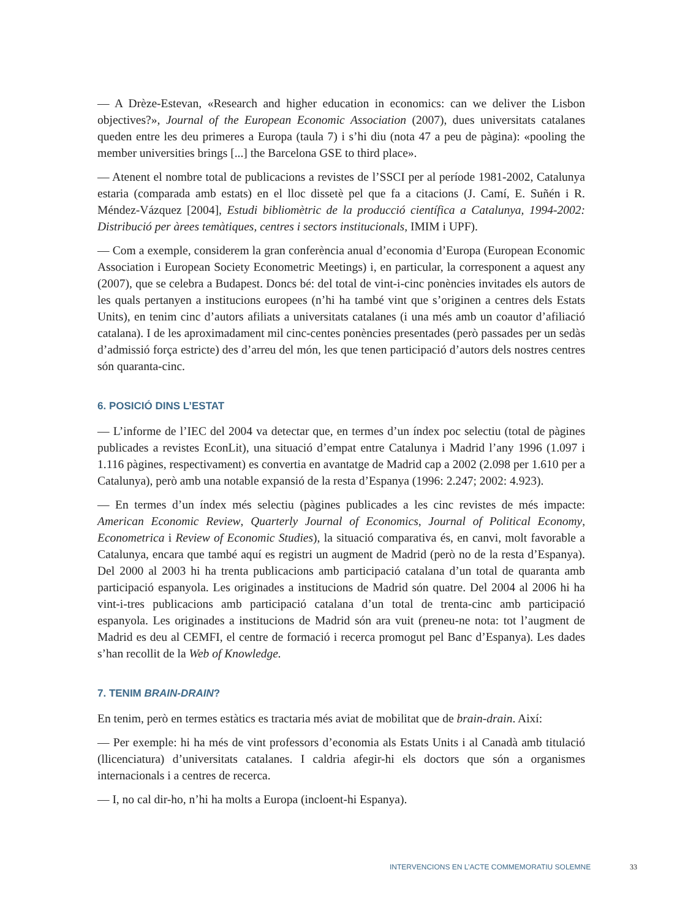— A Drèze-Estevan, «Research and higher education in economics: can we deliver the Lisbon objectives?», Journal of the European Economic Association (2007), dues universitats catalanes queden entre les deu primeres a Europa (taula 7) i s’hi diu (nota 47 a peu de pàgina): «pooling the member universities brings [...] the Barcelona GSE to third place».
— Atenent el nombre total de publicacions a revistes de l’SSCI per al període 1981-2002, Catalunya estaria (comparada amb estats) en el lloc dissetè pel que fa a citacions (J. Camí, E. Suñén i R. Méndez-Vázquez [2004], Estudi bibliomètric de la producció científica a Catalunya, 1994-2002: Distribució per àrees temàtiques, centres i sectors institucionals, IMIM i UPF).
— Com a exemple, considerem la gran conferència anual d’economia d’Europa (European Economic Association i European Society Econometric Meetings) i, en particular, la corresponent a aquest any (2007), que se celebra a Budapest. Doncs bé: del total de vint-i-cinc ponències invitades els autors de les quals pertanyen a institucions europees (n’hi ha també vint que s’originen a centres dels Estats Units), en tenim cinc d’autors afiliats a universitats catalanes (i una més amb un coautor d’afiliació catalana). I de les aproximadament mil cinc-centes ponències presentades (però passades per un sedàs d’admissió força estricte) des d’arreu del món, les que tenen participació d’autors dels nostres centres són quaranta-cinc.
6. POSICIÓ DINS L’ESTAT
— L’informe de l’IEC del 2004 va detectar que, en termes d’un índex poc selectiu (total de pàgines publicades a revistes EconLit), una situació d’empat entre Catalunya i Madrid l’any 1996 (1.097 i 1.116 pàgines, respectivament) es convertia en avantatge de Madrid cap a 2002 (2.098 per 1.610 per a Catalunya), però amb una notable expansió de la resta d’Espanya (1996: 2.247; 2002: 4.923).
— En termes d’un índex més selectiu (pàgines publicades a les cinc revistes de més impacte: American Economic Review, Quarterly Journal of Economics, Journal of Political Economy, Econometrica i Review of Economic Studies), la situació comparativa és, en canvi, molt favorable a Catalunya, encara que també aquí es registri un augment de Madrid (però no de la resta d’Espanya). Del 2000 al 2003 hi ha trenta publicacions amb participació catalana d’un total de quaranta amb participació espanyola. Les originades a institucions de Madrid són quatre. Del 2004 al 2006 hi ha vint-i-tres publicacions amb participació catalana d’un total de trenta-cinc amb participació espanyola. Les originades a institucions de Madrid són ara vuit (preneu-ne nota: tot l’augment de Madrid es deu al CEMFI, el centre de formació i recerca promogut pel Banc d’Espanya). Les dades s’han recollit de la Web of Knowledge.
7. TENIM BRAIN-DRAIN?
En tenim, però en termes estàtics es tractaria més aviat de mobilitat que de brain-drain. Així:
— Per exemple: hi ha més de vint professors d’economia als Estats Units i al Canadà amb titulació (llicenciatura) d’universitats catalanes. I caldria afegir-hi els doctors que són a organismes internacionals i a centres de recerca.
— I, no cal dir-ho, n’hi ha molts a Europa (incloent-hi Espanya).
INTERVENCIONS EN L’ACTE COMMEMORATIU SOLEMNE 33